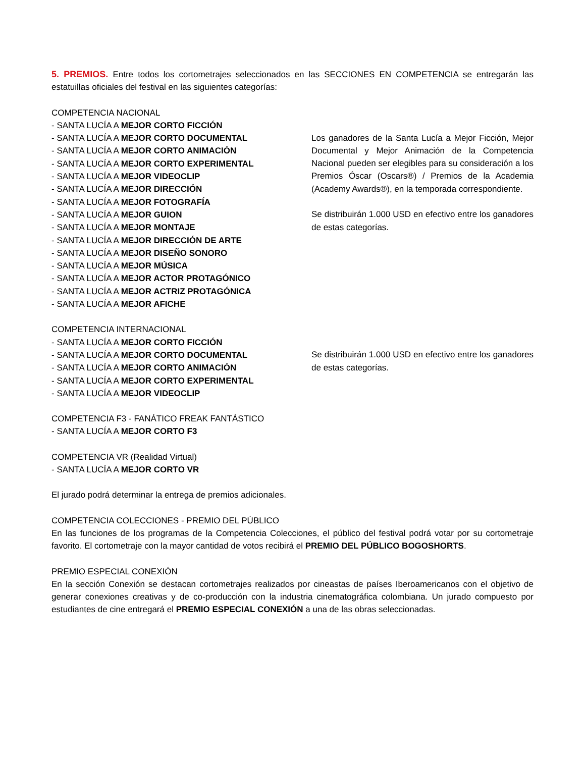5. PREMIOS. Entre todos los cortometrajes seleccionados en las SECCIONES EN COMPETENCIA se entregarán las estatuillas oficiales del festival en las siguientes categorías:
COMPETENCIA NACIONAL
- SANTA LUCÍA A MEJOR CORTO FICCIÓN
- SANTA LUCÍA A MEJOR CORTO DOCUMENTAL
- SANTA LUCÍA A MEJOR CORTO ANIMACIÓN
- SANTA LUCÍA A MEJOR CORTO EXPERIMENTAL
- SANTA LUCÍA A MEJOR VIDEOCLIP
- SANTA LUCÍA A MEJOR DIRECCIÓN
- SANTA LUCÍA A MEJOR FOTOGRAFÍA
- SANTA LUCÍA A MEJOR GUION
- SANTA LUCÍA A MEJOR MONTAJE
- SANTA LUCÍA A MEJOR DIRECCIÓN DE ARTE
- SANTA LUCÍA A MEJOR DISEÑO SONORO
- SANTA LUCÍA A MEJOR MÚSICA
- SANTA LUCÍA A MEJOR ACTOR PROTAGÓNICO
- SANTA LUCÍA A MEJOR ACTRIZ PROTAGÓNICA
- SANTA LUCÍA A MEJOR AFICHE
Los ganadores de la Santa Lucía a Mejor Ficción, Mejor Documental y Mejor Animación de la Competencia Nacional pueden ser elegibles para su consideración a los Premios Óscar (Oscars®) / Premios de la Academia (Academy Awards®), en la temporada correspondiente.
Se distribuirán 1.000 USD en efectivo entre los ganadores de estas categorías.
COMPETENCIA INTERNACIONAL
- SANTA LUCÍA A MEJOR CORTO FICCIÓN
- SANTA LUCÍA A MEJOR CORTO DOCUMENTAL
- SANTA LUCÍA A MEJOR CORTO ANIMACIÓN
- SANTA LUCÍA A MEJOR CORTO EXPERIMENTAL
- SANTA LUCÍA A MEJOR VIDEOCLIP
Se distribuirán 1.000 USD en efectivo entre los ganadores de estas categorías.
COMPETENCIA F3 - FANÁTICO FREAK FANTÁSTICO
- SANTA LUCÍA A MEJOR CORTO F3
COMPETENCIA VR (Realidad Virtual)
- SANTA LUCÍA A MEJOR CORTO VR
El jurado podrá determinar la entrega de premios adicionales.
COMPETENCIA COLECCIONES - PREMIO DEL PÚBLICO
En las funciones de los programas de la Competencia Colecciones, el público del festival podrá votar por su cortometraje favorito. El cortometraje con la mayor cantidad de votos recibirá el PREMIO DEL PÚBLICO BOGOSHORTS.
PREMIO ESPECIAL CONEXIÓN
En la sección Conexión se destacan cortometrajes realizados por cineastas de países Iberoamericanos con el objetivo de generar conexiones creativas y de co-producción con la industria cinematográfica colombiana. Un jurado compuesto por estudiantes de cine entregará el PREMIO ESPECIAL CONEXIÓN a una de las obras seleccionadas.